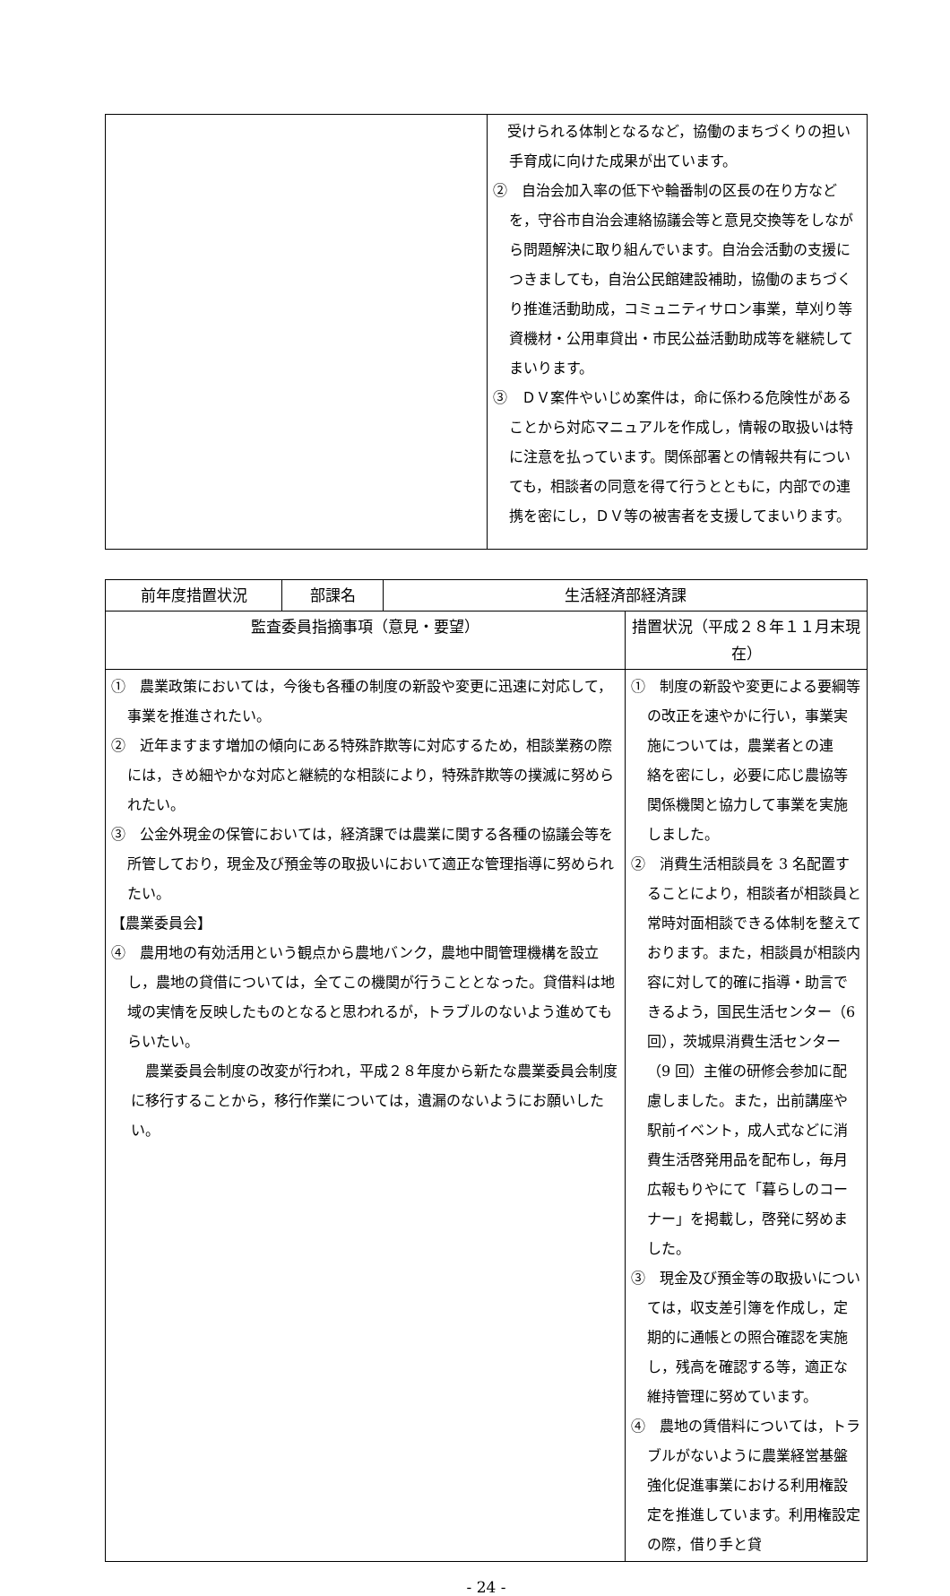| | 受けられる体制となるなど，協働のまちづくりの担い手育成に向けた成果が出ています。 ② 自治会加入率の低下や輪番制の区長の在り方などを，守谷市自治会連絡協議会等と意見交換等をしながら問題解決に取り組んでいます。自治会活動の支援につきましても，自治公民館建設補助，協働のまちづくり推進活動助成，コミュニティサロン事業，草刈り等資機材・公用車貸出・市民公益活動助成等を継続してまいります。 ③ ＤＶ案件やいじめ案件は，命に係わる危険性があることから対応マニュアルを作成し，情報の取扱いは特に注意を払っています。関係部署との情報共有についても，相談者の同意を得て行うとともに，内部での連携を密にし，ＤＶ等の被害者を支援してまいります。 |
| 前年度措置状況 | 部課名 | 生活経済部経済課 | |
| --- | --- | --- | --- |
| 監査委員指摘事項（意見・要望） | | | 措置状況（平成２８年１１月末現在） |
| ① 農業政策においては，今後も各種の制度の新設や変更に迅速に対応して，事業を推進されたい。 ② 近年ますます増加の傾向にある特殊詐欺等に対応するため，相談業務の際には，きめ細やかな対応と継続的な相談により，特殊詐欺等の撲滅に努められたい。 ③ 公金外現金の保管においては，経済課では農業に関する各種の協議会等を所管しており，現金及び預金等の取扱いにおいて適正な管理指導に努められたい。 【農業委員会】 ④ 農用地の有効活用という観点から農地バンク，農地中間管理機構を設立し，農地の貸借については，全てこの機関が行うこととなった。貸借料は地域の実情を反映したものとなると思われるが，トラブルのないよう進めてもらいたい。 農業委員会制度の改変が行われ，平成２８年度から新たな農業委員会制度に移行することから，移行作業については，遺漏のないようにお願いしたい。 | | | ① 制度の新設や変更による要綱等の改正を速やかに行い，事業実施については，農業者との連 絡を密にし，必要に応じ農協等関係機関と協力して事業を実施しました。 ② 消費生活相談員を 3 名配置することにより，相談者が相談員と常時対面相談できる体制を整えております。また，相談員が相談内容に対して的確に指導・助言できるよう，国民生活センター（6回），茨城県消費生活センター（9 回）主催の研修会参加に配慮しました。また，出前講座や駅前イベント，成人式などに消費生活啓発用品を配布し，毎月広報もりやにて「暮らしのコーナー」を掲載し，啓発に努めました。 ③ 現金及び預金等の取扱いについては，収支差引簿を作成し，定期的に通帳との照合確認を実施し，残高を確認する等，適正な維持管理に努めています。 ④ 農地の賃借料については，トラブルがないように農業経営基盤強化促進事業における利用権設定を推進しています。利用権設定の際，借り手と貸 |
- 24 -